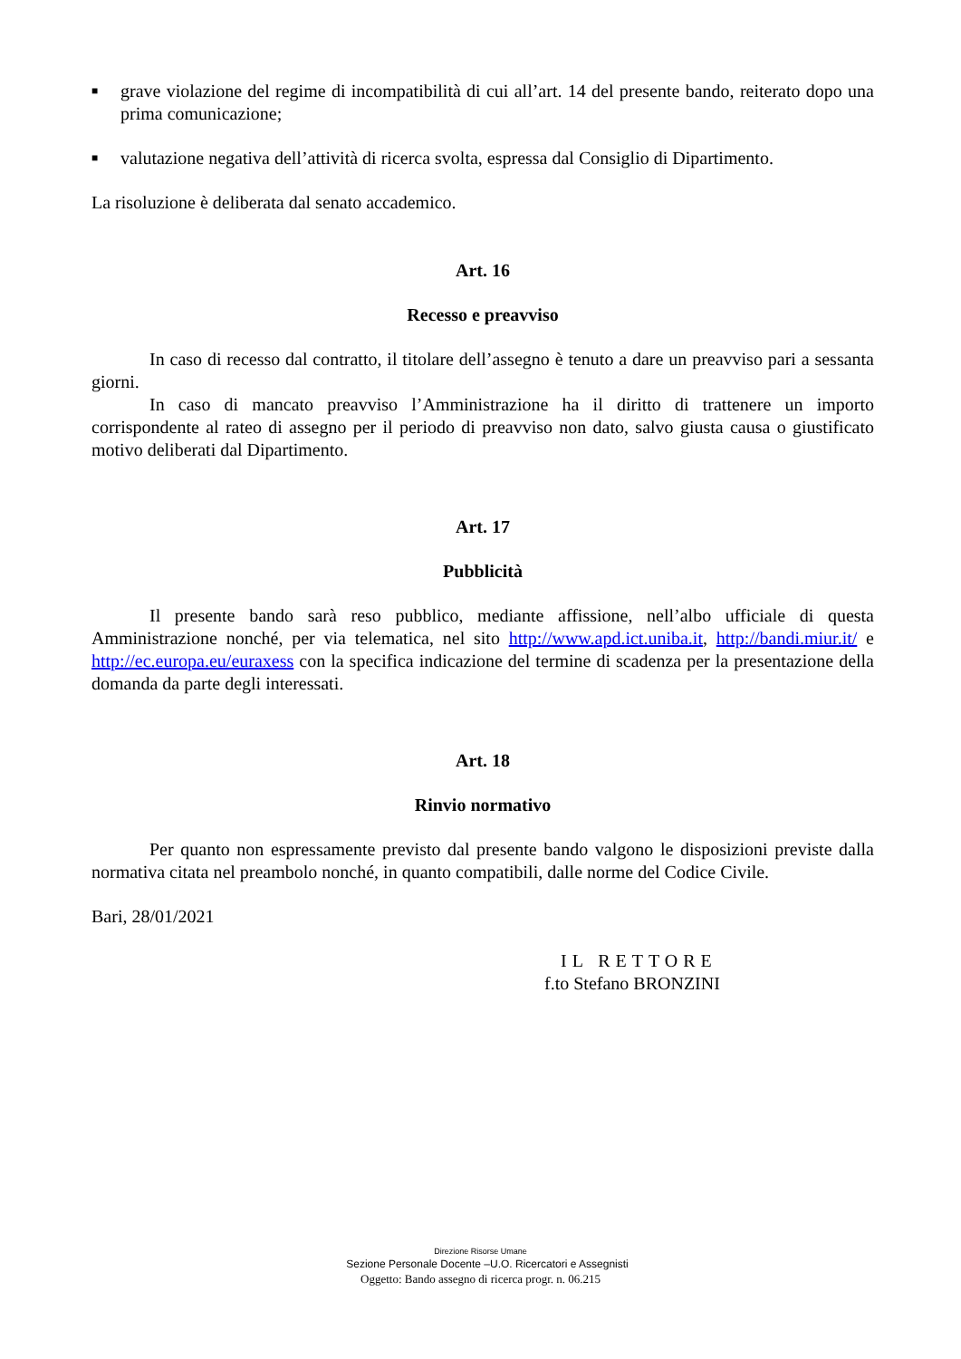■
grave violazione del regime di incompatibilità di cui all’art. 14 del presente bando, reiterato dopo una prima comunicazione;
■
valutazione negativa dell’attività di ricerca svolta, espressa dal Consiglio di Dipartimento.
La risoluzione è deliberata dal senato accademico.
Art. 16
Recesso e preavviso
In caso di recesso dal contratto, il titolare dell’assegno è tenuto a dare un preavviso pari a sessanta giorni.
In caso di mancato preavviso l’Amministrazione ha il diritto di trattenere un importo corrispondente al rateo di assegno per il periodo di preavviso non dato, salvo giusta causa o giustificato motivo deliberati dal Dipartimento.
Art. 17
Pubblicità
Il presente bando sarà reso pubblico, mediante affissione, nell’albo ufficiale di questa Amministrazione nonché, per via telematica, nel sito http://www.apd.ict.uniba.it, http://bandi.miur.it/ e http://ec.europa.eu/euraxess con la specifica indicazione del termine di scadenza per la presentazione della domanda da parte degli interessati.
Art. 18
Rinvio normativo
Per quanto non espressamente previsto dal presente bando valgono le disposizioni previste dalla normativa citata nel preambolo nonché, in quanto compatibili, dalle norme del Codice Civile.
Bari, 28/01/2021
IL RETTORE
f.to Stefano BRONZINI
Direzione Risorse Umane
Sezione Personale Docente –U.O. Ricercatori e Assegnisti
Oggetto: Bando assegno di ricerca progr. n. 06.215